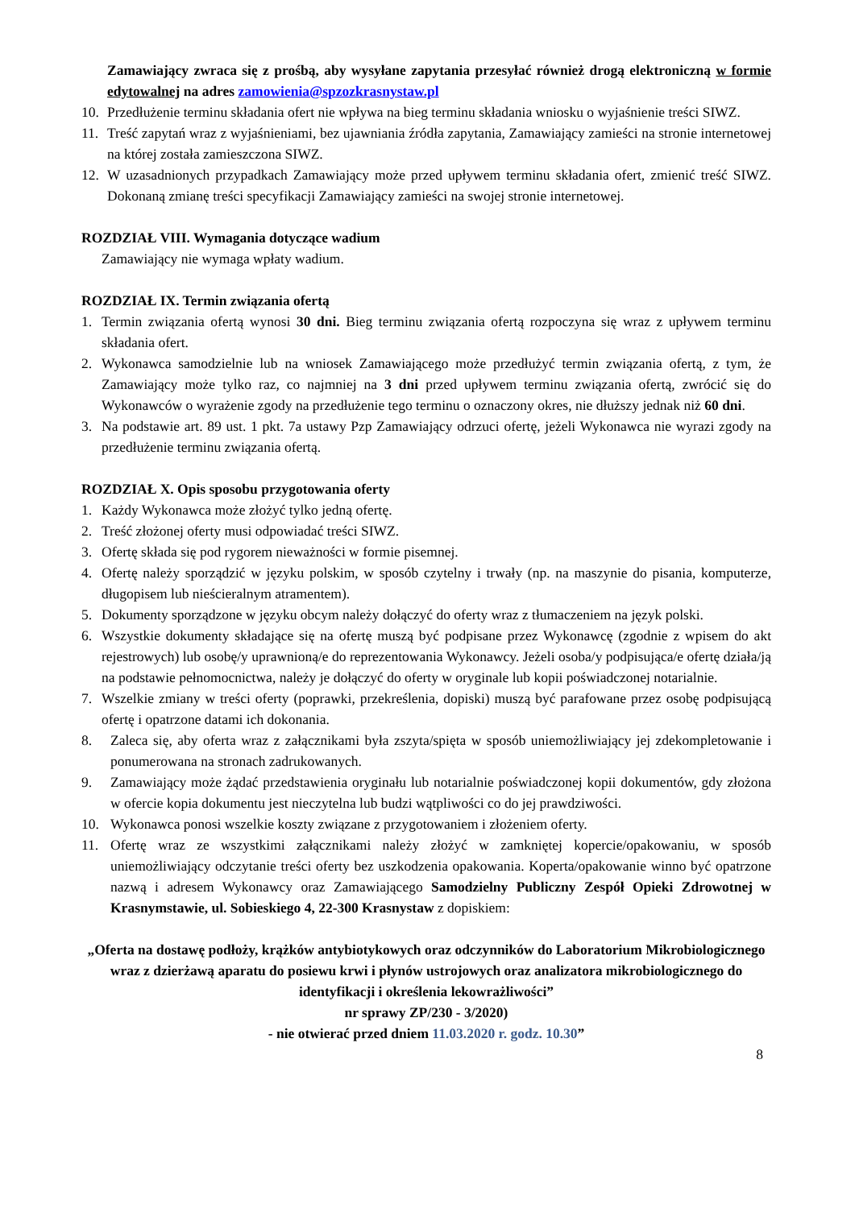Zamawiający zwraca się z prośbą, aby wysyłane zapytania przesyłać również drogą elektroniczną w formie edytowalnej na adres zamowienia@spzozkrasnystaw.pl
10. Przedłużenie terminu składania ofert nie wpływa na bieg terminu składania wniosku o wyjaśnienie treści SIWZ.
11. Treść zapytań wraz z wyjaśnieniami, bez ujawniania źródła zapytania, Zamawiający zamieści na stronie internetowej na której została zamieszczona SIWZ.
12. W uzasadnionych przypadkach Zamawiający może przed upływem terminu składania ofert, zmienić treść SIWZ. Dokonaną zmianę treści specyfikacji Zamawiający zamieści na swojej stronie internetowej.
ROZDZIAŁ VIII. Wymagania dotyczące wadium
Zamawiający nie wymaga wpłaty wadium.
ROZDZIAŁ IX. Termin związania ofertą
1. Termin związania ofertą wynosi 30 dni. Bieg terminu związania ofertą rozpoczyna się wraz z upływem terminu składania ofert.
2. Wykonawca samodzielnie lub na wniosek Zamawiającego może przedłużyć termin związania ofertą, z tym, że Zamawiający może tylko raz, co najmniej na 3 dni przed upływem terminu związania ofertą, zwrócić się do Wykonawców o wyrażenie zgody na przedłużenie tego terminu o oznaczony okres, nie dłuższy jednak niż 60 dni.
3. Na podstawie art. 89 ust. 1 pkt. 7a ustawy Pzp Zamawiający odrzuci ofertę, jeżeli Wykonawca nie wyrazi zgody na przedłużenie terminu związania ofertą.
ROZDZIAŁ X. Opis sposobu przygotowania oferty
1. Każdy Wykonawca może złożyć tylko jedną ofertę.
2. Treść złożonej oferty musi odpowiadać treści SIWZ.
3. Ofertę składa się pod rygorem nieważności w formie pisemnej.
4. Ofertę należy sporządzić w języku polskim, w sposób czytelny i trwały (np. na maszynie do pisania, komputerze, długopisem lub nieścieralnym atramentem).
5. Dokumenty sporządzone w języku obcym należy dołączyć do oferty wraz z tłumaczeniem na język polski.
6. Wszystkie dokumenty składające się na ofertę muszą być podpisane przez Wykonawcę (zgodnie z wpisem do akt rejestrowych) lub osobę/y uprawnioną/e do reprezentowania Wykonawcy. Jeżeli osoba/y podpisująca/e ofertę działa/ją na podstawie pełnomocnictwa, należy je dołączyć do oferty w oryginale lub kopii poświadczonej notarialnie.
7. Wszelkie zmiany w treści oferty (poprawki, przekreślenia, dopiski) muszą być parafowane przez osobę podpisującą ofertę i opatrzone datami ich dokonania.
8. Zaleca się, aby oferta wraz z załącznikami była zszyta/spięta w sposób uniemożliwiający jej zdekompletowanie i ponumerowana na stronach zadrukowanych.
9. Zamawiający może żądać przedstawienia oryginału lub notarialnie poświadczonej kopii dokumentów, gdy złożona w ofercie kopia dokumentu jest nieczytelna lub budzi wątpliwości co do jej prawdziwości.
10. Wykonawca ponosi wszelkie koszty związane z przygotowaniem i złożeniem oferty.
11. Ofertę wraz ze wszystkimi załącznikami należy złożyć w zamkniętej kopercie/opakowaniu, w sposób uniemożliwiający odczytanie treści oferty bez uszkodzenia opakowania. Koperta/opakowanie winno być opatrzone nazwą i adresem Wykonawcy oraz Zamawiającego Samodzielny Publiczny Zespół Opieki Zdrowotnej w Krasnymstawie, ul. Sobieskiego 4, 22-300 Krasnystaw z dopiskiem:
„Oferta na dostawę podłoży, krążków antybiotykowych oraz odczynników do Laboratorium Mikrobiologicznego wraz z dzierżawą aparatu do posiewu krwi i płynów ustrojowych oraz analizatora mikrobiologicznego do identyfikacji i określenia lekowrażliwości”
nr sprawy ZP/230 - 3/2020)
- nie otwierać przed dniem 11.03.2020 r. godz. 10.30”
8